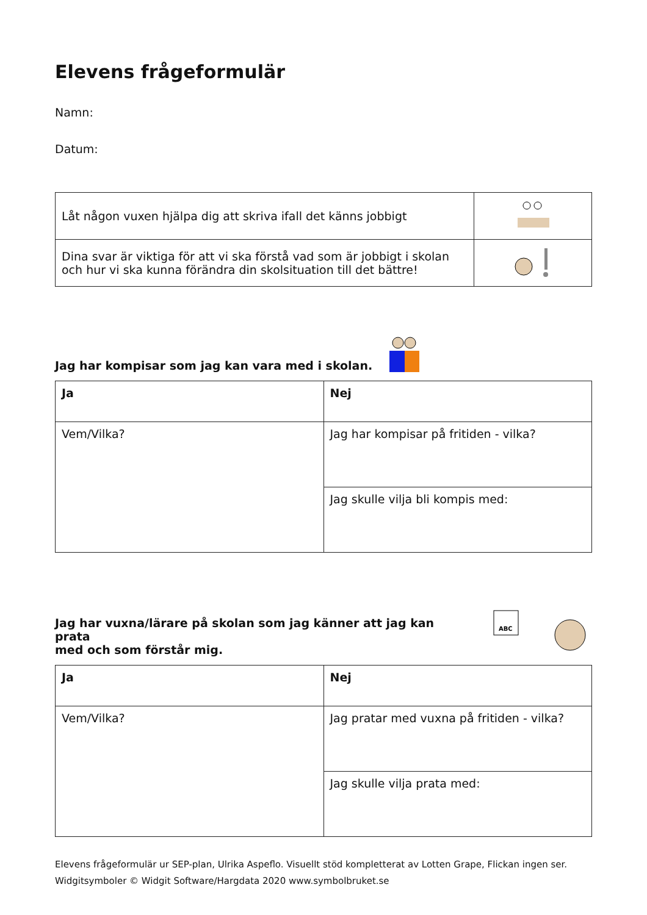Elevens frågeformulär
Namn:
Datum:
| Låt någon vuxen hjälpa dig att skriva ifall det känns jobbigt | |
| Dina svar är viktiga för att vi ska förstå vad som är jobbigt i skolan och hur vi ska kunna förändra din skolsituation till det bättre! | |
Jag har kompisar som jag kan vara med i skolan.
| Ja | Nej |
| Vem/Vilka? | Jag har kompisar på fritiden - vilka? |
| | Jag skulle vilja bli kompis med: |
Jag har vuxna/lärare på skolan som jag känner att jag kan prata
med och som förstår mig.
ABC
| Ja | Nej |
| Vem/Vilka? | Jag pratar med vuxna på fritiden - vilka? |
| | Jag skulle vilja prata med: |
Elevens frågeformulär ur SEP-plan, Ulrika Aspeflo. Visuellt stöd kompletterat av Lotten Grape, Flickan ingen ser.
Widgitsymboler © Widgit Software/Hargdata 2020 www.symbolbruket.se